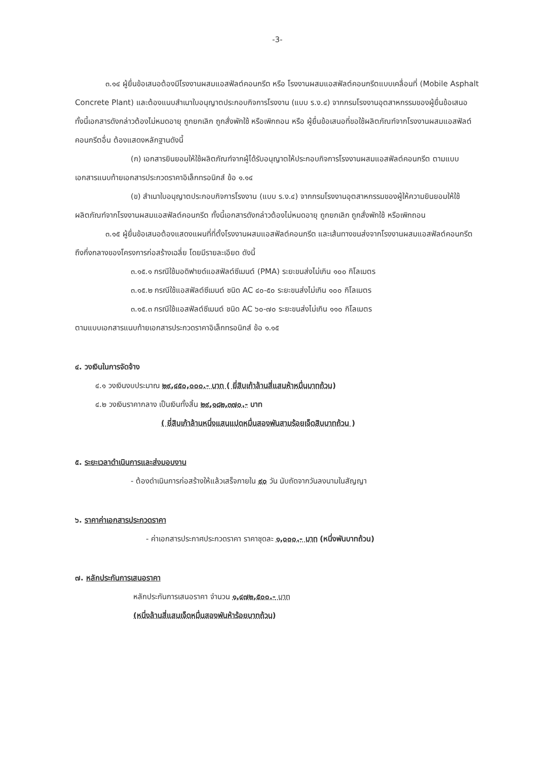-3-
๓.๑๔ ผู้ยื่นข้อเสนอต้องมีโรงงานผสมแอสฟัลต์คอนกรีต หรือ โรงงานผสมแอสฟัลต์คอนกรีตแบบเคลื่อนที่ (Mobile Asphalt Concrete Plant) และต้องแนบสำเนาใบอนุญาตประกอบกิจการโรงงาน (แบบ ร.ง.๔) จากกรมโรงงานอุตสาหกรรมของผู้ยื่นข้อเสนอ ทั้งนี้เอกสารดังกล่าวต้องไม่หมดอายุ ถูกยกเลิก ถูกสั่งพักใช้ หรือเพิกถอน หรือ ผู้ยื่นข้อเสนอที่ขอใช้ผลิตภัณฑ์จากโรงงานผสมแอสฟัลต์คอนกรีตอื่น ต้องแสดงหลักฐานดังนี้
(ก) เอกสารยินยอมให้ใช้ผลิตภัณฑ์จากผู้ได้รับอนุญาตให้ประกอบกิจการโรงงานผสมแอสฟัลต์คอนกรีต ตามแบบเอกสารแนบท้ายเอกสารประกวดราคาอิเล็กทรอนิกส์ ข้อ ๑.๑๔
(ข) สำเนาใบอนุญาตประกอบกิจการโรงงาน (แบบ ร.ง.๔) จากกรมโรงงานอุตสาหกรรมของผู้ให้ความยินยอมให้ใช้ผลิตภัณฑ์จากโรงงานผสมแอสฟัลต์คอนกรีต ทั้งนี้เอกสารดังกล่าวต้องไม่หมดอายุ ถูกยกเลิก ถูกสั่งพักใช้ หรือเพิกถอน
๓.๑๕ ผู้ยื่นข้อเสนอต้องแสดงแผนที่ที่ตั้งโรงงานผสมแอสฟัลต์คอนกรีต และเส้นทางขนส่งจากโรงงานผสมแอสฟัลต์คอนกรีตถึงกึ่งกลางของโครงการก่อสร้างเฉลี่ย โดยมีรายละเอียด ดังนี้
๓.๑๕.๑ กรณีใช้มอดิฟายด์แอสฟัลต์ซีเมนต์ (PMA) ระยะขนส่งไม่เกิน ๑๐๐ กิโลเมตร
๓.๑๕.๒ กรณีใช้แอสฟัลต์ซีเมนต์ ชนิด AC ๔๐-๕๐ ระยะขนส่งไม่เกิน ๑๐๐ กิโลเมตร
๓.๑๕.๓ กรณีใช้แอสฟัลต์ซีเมนต์ ชนิด AC ๖๐-๗๐ ระยะขนส่งไม่เกิน ๑๑๐ กิโลเมตร
ตามแบบเอกสารแนบท้ายเอกสารประกวดราคาอิเล็กทรอนิกส์ ข้อ ๑.๑๕
๔. วงเงินในการจัดจ้าง
๔.๑ วงเงินงบประมาณ ๒๙,๔๕๐,๐๐๐.- บาท ( ยี่สิบเก้าล้านสี่แสนห้าหมื่นบาทถ้วน)
๔.๒ วงเงินราคากลาง เป็นเงินทั้งสิ้น ๒๙,๑๘๒,๓๗๐.- บาท
( ยี่สิบเก้าล้านหนึ่งแสนแปดหมื่นสองพันสามร้อยเจ็ดสิบบาทถ้วน )
๕. ระยะเวลาดำเนินการและส่งมอบงาน
- ต้องดำเนินการก่อสร้างให้แล้วเสร็จภายใน ๙๐ วัน นับถัดจากวันลงนามในสัญญา
๖. ราคาค่าเอกสารประกวดราคา
- ค่าเอกสารประกาศประกวดราคา ราคาชุดละ ๑,๐๐๐.- บาท (หนึ่งพันบาทถ้วน)
๗. หลักประกันการเสนอราคา
หลักประกันการเสนอราคา จำนวน ๑,๔๗๒,๕๐๐.- บาท
(หนึ่งล้านสี่แสนเจ็ดหมื่นสองพันห้าร้อยบาทถ้วน)